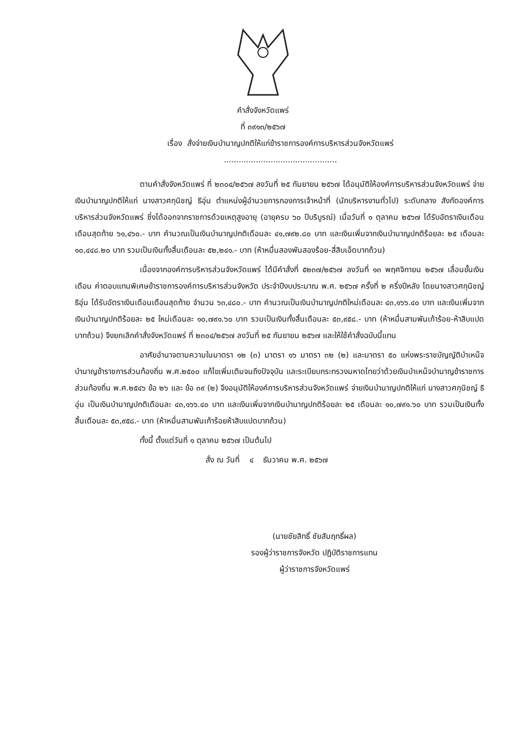คำสั่งจังหวัดแพร่
ที่ ๓๙๑๓/๒๕๖๗
เรื่อง สั่งจ่ายเงินบำนาญปกติให้แก่ข้าราชการองค์การบริหารส่วนจังหวัดแพร่
..............................................
ตามคำสั่งจังหวัดแพร่ ที่ ๒๓๐๔/๒๕๖๗ ลงวันที่ ๒๕ กันยายน ๒๕๖๗ ได้อนุมัติให้องค์การบริหารส่วนจังหวัดแพร่ จ่ายเงินบำนาญปกติให้แก่ นางสาวศกุนิชญ์ ธิอุ่น ตำแหน่งผู้อำนวยการกองการเจ้าหน้าที่ (นักบริหารงานทั่วไป) ระดับกลาง สังกัดองค์การบริหารส่วนจังหวัดแพร่ ซึ่งได้ออกจากราชการด้วยเหตุสูงอายุ (อายุครบ ๖๐ ปีบริบูรณ์) เมื่อวันที่ ๑ ตุลาคม ๒๕๖๗ ได้รับอัตราเงินเดือนเดือนสุดท้าย ๖๑,๔๖๐.- บาท คำนวณเป็นเงินบำนาญปกติเดือนละ ๔๑,๗๙๒.๘๐ บาท และเงินเพิ่มจากเงินบำนาญปกติร้อยละ ๒๕ เดือนละ ๑๐,๔๔๘.๒๐ บาท รวมเป็นเงินทั้งสิ้นเดือนละ ๕๒,๒๔๑.- บาท (ห้าหมื่นสองพันสองร้อย-สี่สิบเอ็ดบาทถ้วน)
เนื่องจากองค์การบริหารส่วนจังหวัดแพร่ ได้มีคำสั่งที่ ๕๒๓๗/๒๕๖๗ ลงวันที่ ๑๓ พฤศจิกายน ๒๕๖๗ เลื่อนขั้นเงินเดือน ค่าตอบแทนพิเศษข้าราชการองค์การบริหารส่วนจังหวัด ประจำปีงบประมาณ พ.ศ. ๒๕๖๗ ครั้งที่ ๒ ครึ่งปีหลัง โดยนางสาวศกุนิชญ์ ธิอุ่น ได้รับอัตราเงินเดือนเดือนสุดท้าย จำนวน ๖๓,๔๘๐.- บาท คำนวณเป็นเงินบำนาญปกติใหม่เดือนละ ๔๓,๑๖๖.๔๐ บาท และเงินเพิ่มจากเงินบำนาญปกติร้อยละ ๒๕ ใหม่เดือนละ ๑๐,๗๙๑.๖๐ บาท รวมเป็นเงินทั้งสิ้นเดือนละ ๕๓,๙๕๘.- บาท (ห้าหมื่นสามพันเก้าร้อย-ห้าสิบแปดบาทถ้วน) จึงยกเลิกคำสั่งจังหวัดแพร่ ที่ ๒๓๐๔/๒๕๖๗ ลงวันที่ ๒๕ กันยายน ๒๕๖๗ และให้ใช้คำสั่งฉบับนี้แทน
อาศัยอำนาจตามความในมาตรา ๑๒ (๓) มาตรา ๑๖ มาตรา ๓๒ (๒) และมาตรา ๕๐ แห่งพระราชบัญญัติบำเหน็จบำนาญข้าราชการส่วนท้องถิ่น พ.ศ.๒๕๐๐ แก้ไขเพิ่มเติมจนถึงปัจจุบัน และระเบียบกระทรวงมหาดไทยว่าด้วยเงินบำเหน็จบำนาญข้าราชการส่วนท้องถิ่น พ.ศ.๒๕๔๖ ข้อ ๒๖ และ ข้อ ๓๙ (๒) จึงอนุมัติให้องค์การบริหารส่วนจังหวัดแพร่ จ่ายเงินบำนาญปกติให้แก่ นางสาวศกุนิชญ์ ธิอุ่น เป็นเงินบำนาญปกติเดือนละ ๔๓,๑๖๖.๔๐ บาท และเงินเพิ่มจากเงินบำนาญปกติร้อยละ ๒๕ เดือนละ ๑๐,๗๙๑.๖๐ บาท รวมเป็นเงินทั้งสิ้นเดือนละ ๕๓,๙๕๘.- บาท (ห้าหมื่นสามพันเก้าร้อยห้าสิบแปดบาทถ้วน)
ทั้งนี้ ตั้งแต่วันที่ ๑ ตุลาคม ๒๕๖๗ เป็นต้นไป
สั่ง ณ วันที่ ๔ ธันวาคม พ.ศ. ๒๕๖๗
(นายชัยสิทธิ์ ชัยสัมฤทธิ์ผล)
รองผู้ว่าราชการจังหวัด ปฏิบัติราชการแทน
ผู้ว่าราชการจังหวัดแพร่